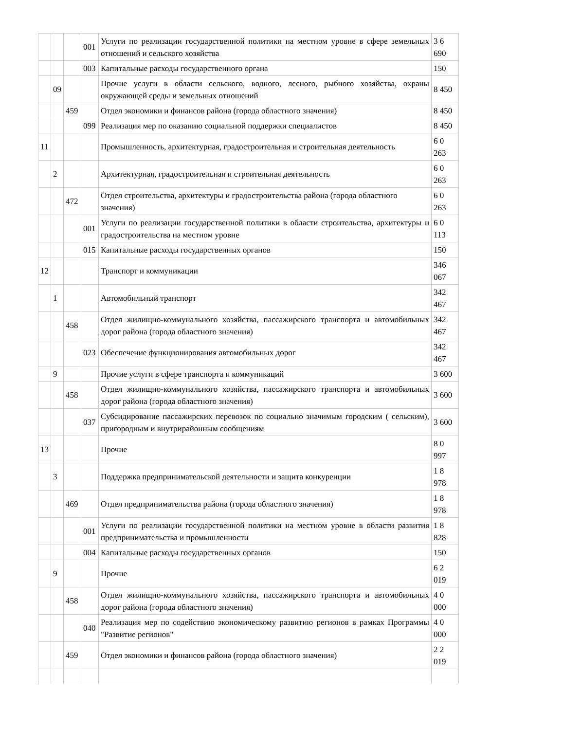| | | | 001 | Услуги по реализации государственной политики на местном уровне в сфере земельных отношений и сельского хозяйства | 3 6 690 |
| | | | 003 | Капитальные расходы государственного органа | 150 |
| | 09 | | | Прочие услуги в области сельского, водного, лесного, рыбного хозяйства, охраны окружающей среды и земельных отношений | 8 450 |
| | | 459 | | Отдел экономики и финансов района (города областного значения) | 8 450 |
| | | | 099 | Реализация мер по оказанию социальной поддержки специалистов | 8 450 |
| 11 | | | | Промышленность, архитектурная, градостроительная и строительная деятельность | 6 0 263 |
| | 2 | | | Архитектурная, градостроительная и строительная деятельность | 6 0 263 |
| | | 472 | | Отдел строительства, архитектуры и градостроительства района (города областного значения) | 6 0 263 |
| | | | 001 | Услуги по реализации государственной политики в области строительства, архитектуры и градостроительства на местном уровне | 6 0 113 |
| | | | 015 | Капитальные расходы государственных органов | 150 |
| 12 | | | | Транспорт и коммуникации | 346 067 |
| | 1 | | | Автомобильный транспорт | 342 467 |
| | | 458 | | Отдел жилищно-коммунального хозяйства, пассажирского транспорта и автомобильных дорог района (города областного значения) | 342 467 |
| | | | 023 | Обеспечение функционирования автомобильных дорог | 342 467 |
| | 9 | | | Прочие услуги в сфере транспорта и коммуникаций | 3 600 |
| | | 458 | | Отдел жилищно-коммунального хозяйства, пассажирского транспорта и автомобильных дорог района (города областного значения) | 3 600 |
| | | | 037 | Субсидирование пассажирских перевозок по социально значимым городским ( сельским), пригородным и внутрирайонным сообщениям | 3 600 |
| 13 | | | | Прочие | 8 0 997 |
| | 3 | | | Поддержка предпринимательской деятельности и защита конкуренции | 1 8 978 |
| | | 469 | | Отдел предпринимательства района (города областного значения) | 1 8 978 |
| | | | 001 | Услуги по реализации государственной политики на местном уровне в области развития предпринимательства и промышленности | 1 8 828 |
| | | | 004 | Капитальные расходы государственных органов | 150 |
| | 9 | | | Прочие | 6 2 019 |
| | | 458 | | Отдел жилищно-коммунального хозяйства, пассажирского транспорта и автомобильных дорог района (города областного значения) | 4 0 000 |
| | | | 040 | Реализация мер по содействию экономическому развитию регионов в рамках Программы "Развитие регионов" | 4 0 000 |
| | | 459 | | Отдел экономики и финансов района (города областного значения) | 2 2 019 |